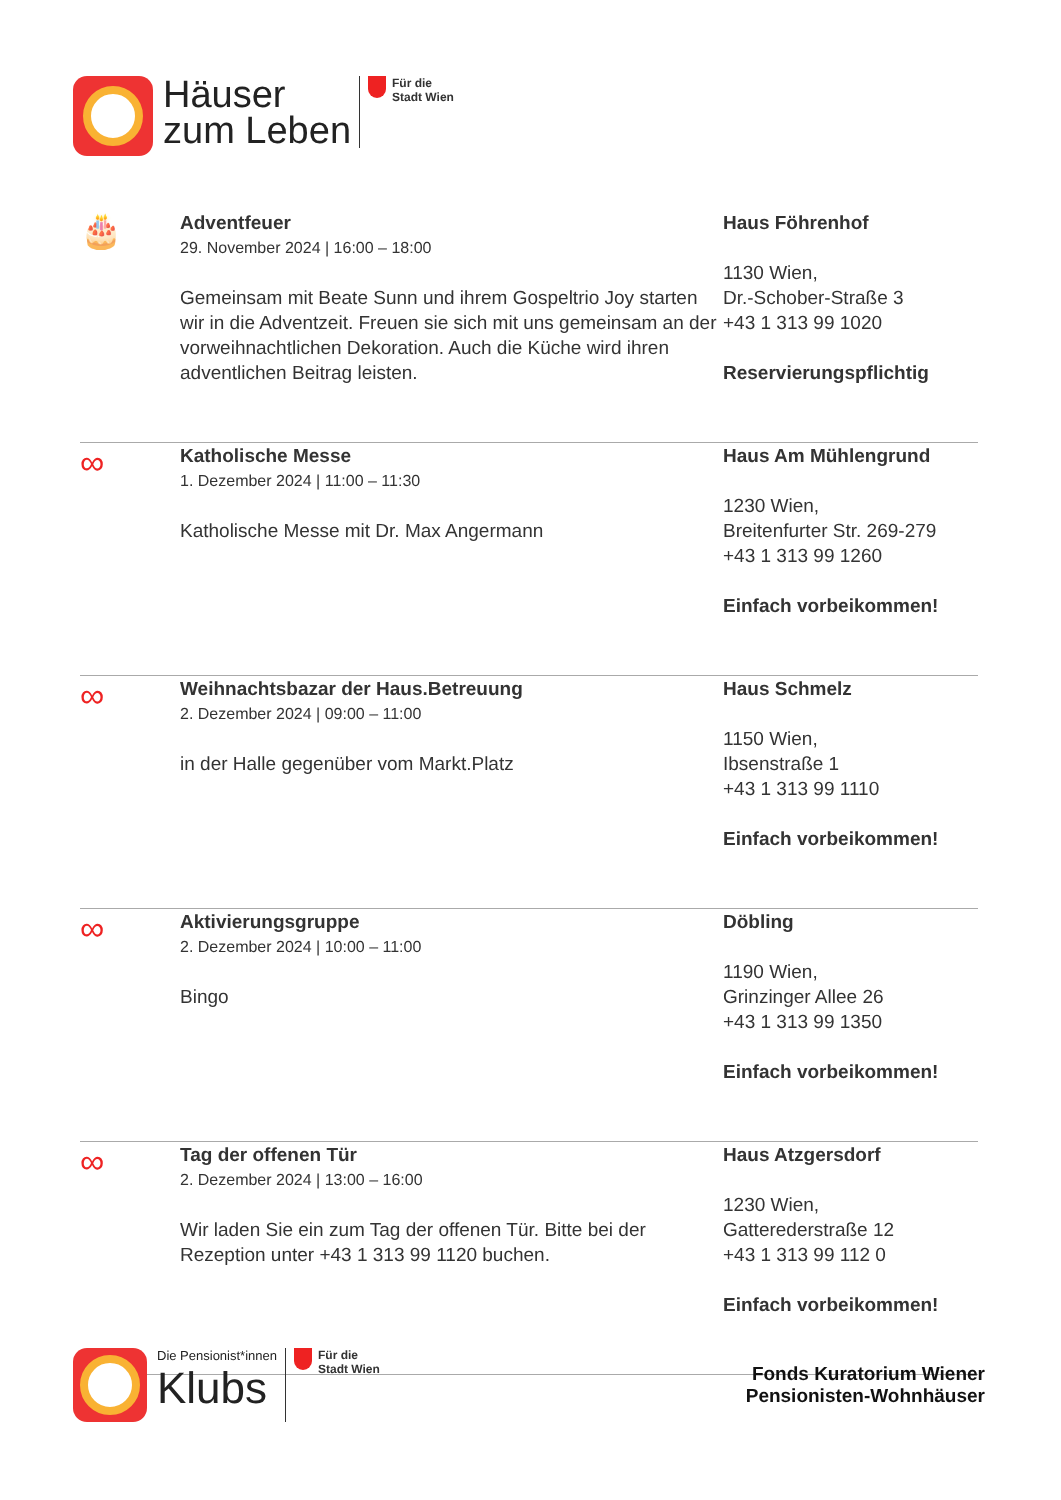Häuser
zum Leben
Für die
Stadt Wien
🎂
Adventfeuer
29. November 2024 | 16:00 – 18:00
Gemeinsam mit Beate Sunn und ihrem Gospeltrio Joy starten wir in die Adventzeit. Freuen sie sich mit uns gemeinsam an der vorweihnachtlichen Dekoration. Auch die Küche wird ihren adventlichen Beitrag leisten.
Haus Föhrenhof
1130 Wien,
Dr.-Schober-Straße 3
+43 1 313 99 1020
Reservierungspflichtig
∞
Katholische Messe
1. Dezember 2024 | 11:00 – 11:30
Katholische Messe mit Dr. Max Angermann
Haus Am Mühlengrund
1230 Wien,
Breitenfurter Str. 269-279
+43 1 313 99 1260
Einfach vorbeikommen!
∞
Weihnachtsbazar der Haus.Betreuung
2. Dezember 2024 | 09:00 – 11:00
in der Halle gegenüber vom Markt.Platz
Haus Schmelz
1150 Wien,
Ibsenstraße 1
+43 1 313 99 1110
Einfach vorbeikommen!
∞
Aktivierungsgruppe
2. Dezember 2024 | 10:00 – 11:00
Bingo
Döbling
1190 Wien,
Grinzinger Allee 26
+43 1 313 99 1350
Einfach vorbeikommen!
∞
Tag der offenen Tür
2. Dezember 2024 | 13:00 – 16:00
Wir laden Sie ein zum Tag der offenen Tür. Bitte bei der Rezeption unter +43 1 313 99 1120 buchen.
Haus Atzgersdorf
1230 Wien,
Gatterederstraße 12
+43 1 313 99 112 0
Einfach vorbeikommen!
Die Pensionist*innen
Klubs
Für die
Stadt Wien
Fonds Kuratorium Wiener
Pensionisten-Wohnhäuser